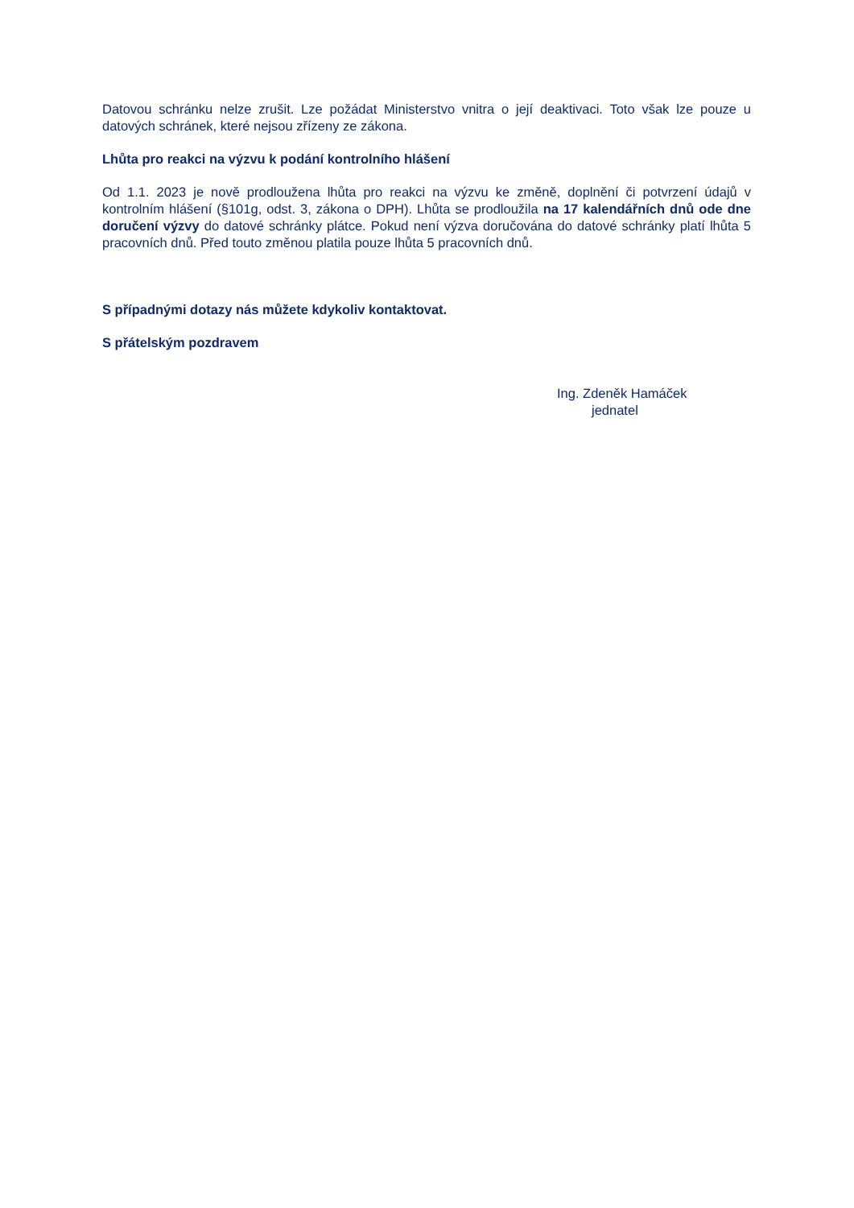Datovou schránku nelze zrušit. Lze požádat Ministerstvo vnitra o její deaktivaci. Toto však lze pouze u datových schránek, které nejsou zřízeny ze zákona.
Lhůta pro reakci na výzvu k podání kontrolního hlášení
Od 1.1. 2023 je nově prodloužena lhůta pro reakci na výzvu ke změně, doplnění či potvrzení údajů v kontrolním hlášení (§101g, odst. 3, zákona o DPH). Lhůta se prodloužila na 17 kalendářních dnů ode dne doručení výzvy do datové schránky plátce. Pokud není výzva doručována do datové schránky platí lhůta 5 pracovních dnů. Před touto změnou platila pouze lhůta 5 pracovních dnů.
S případnými dotazy nás můžete kdykoliv kontaktovat.
S přátelským pozdravem
Ing. Zdeněk Hamáček
jednatel